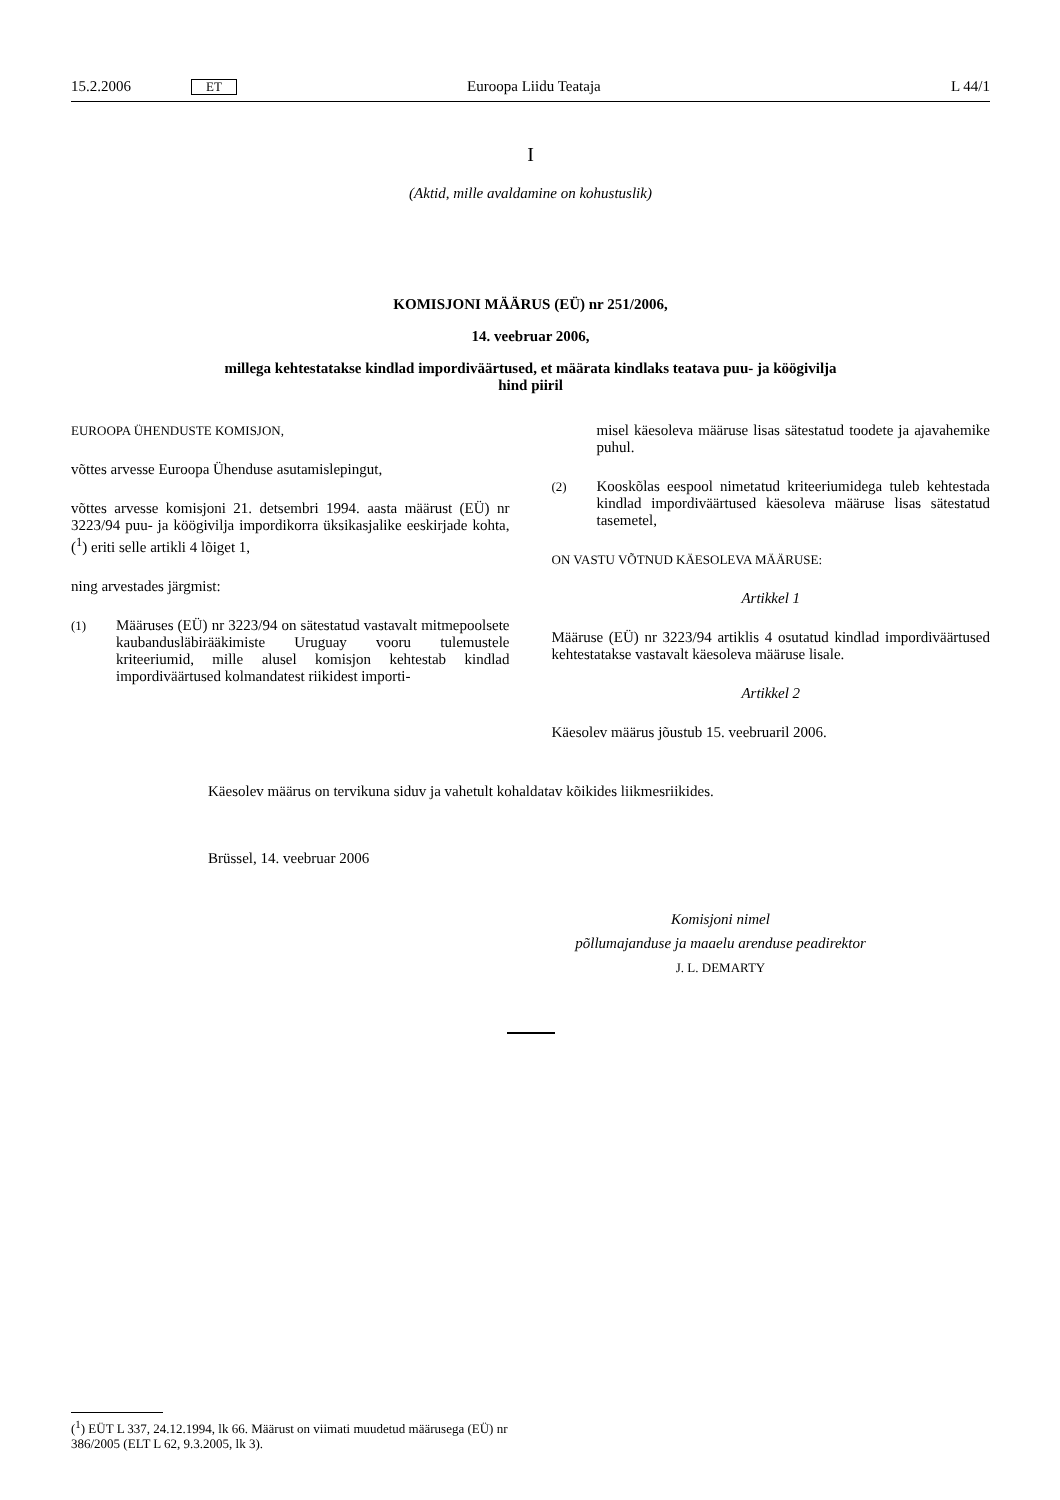15.2.2006 ET Euroopa Liidu Teataja L 44/1
I
(Aktid, mille avaldamine on kohustuslik)
KOMISJONI MÄÄRUS (EÜ) nr 251/2006,
14. veebruar 2006,
millega kehtestatakse kindlad impordiväärtused, et määrata kindlaks teatava puu- ja köögivilja hind piiril
EUROOPA ÜHENDUSTE KOMISJON,
võttes arvesse Euroopa Ühenduse asutamislepingut,
võttes arvesse komisjoni 21. detsembri 1994. aasta määrust (EÜ) nr 3223/94 puu- ja köögivilja impordikorra üksikasjalike eeskirjade kohta, (<sup>1</sup>) eriti selle artikli 4 lõiget 1,
ning arvestades järgmist:
(1) Määruses (EÜ) nr 3223/94 on sätestatud vastavalt mitmepoolsete kaubandusläbirääkimiste Uruguay vooru tulemustele kriteeriumid, mille alusel komisjon kehtestab kindlad impordiväärtused kolmandatest riikidest importi-
misel käesoleva määruse lisas sätestatud toodete ja ajavahemike puhul.
(2) Kooskõlas eespool nimetatud kriteeriumidega tuleb kehtestada kindlad impordiväärtused käesoleva määruse lisas sätestatud tasemetel,
ON VASTU VÕTNUD KÄESOLEVA MÄÄRUSE:
Artikkel 1
Määruse (EÜ) nr 3223/94 artiklis 4 osutatud kindlad impordiväärtused kehtestatakse vastavalt käesoleva määruse lisale.
Artikkel 2
Käesolev määrus jõustub 15. veebruaril 2006.
Käesolev määrus on tervikuna siduv ja vahetult kohaldatav kõikides liikmesriikides.
Brüssel, 14. veebruar 2006
Komisjoni nimel
põllumajanduse ja maaelu arenduse peadirektor
J. L. DEMARTY
(<sup>1</sup>) EÜT L 337, 24.12.1994, lk 66. Määrust on viimati muudetud määrusega (EÜ) nr 386/2005 (ELT L 62, 9.3.2005, lk 3).